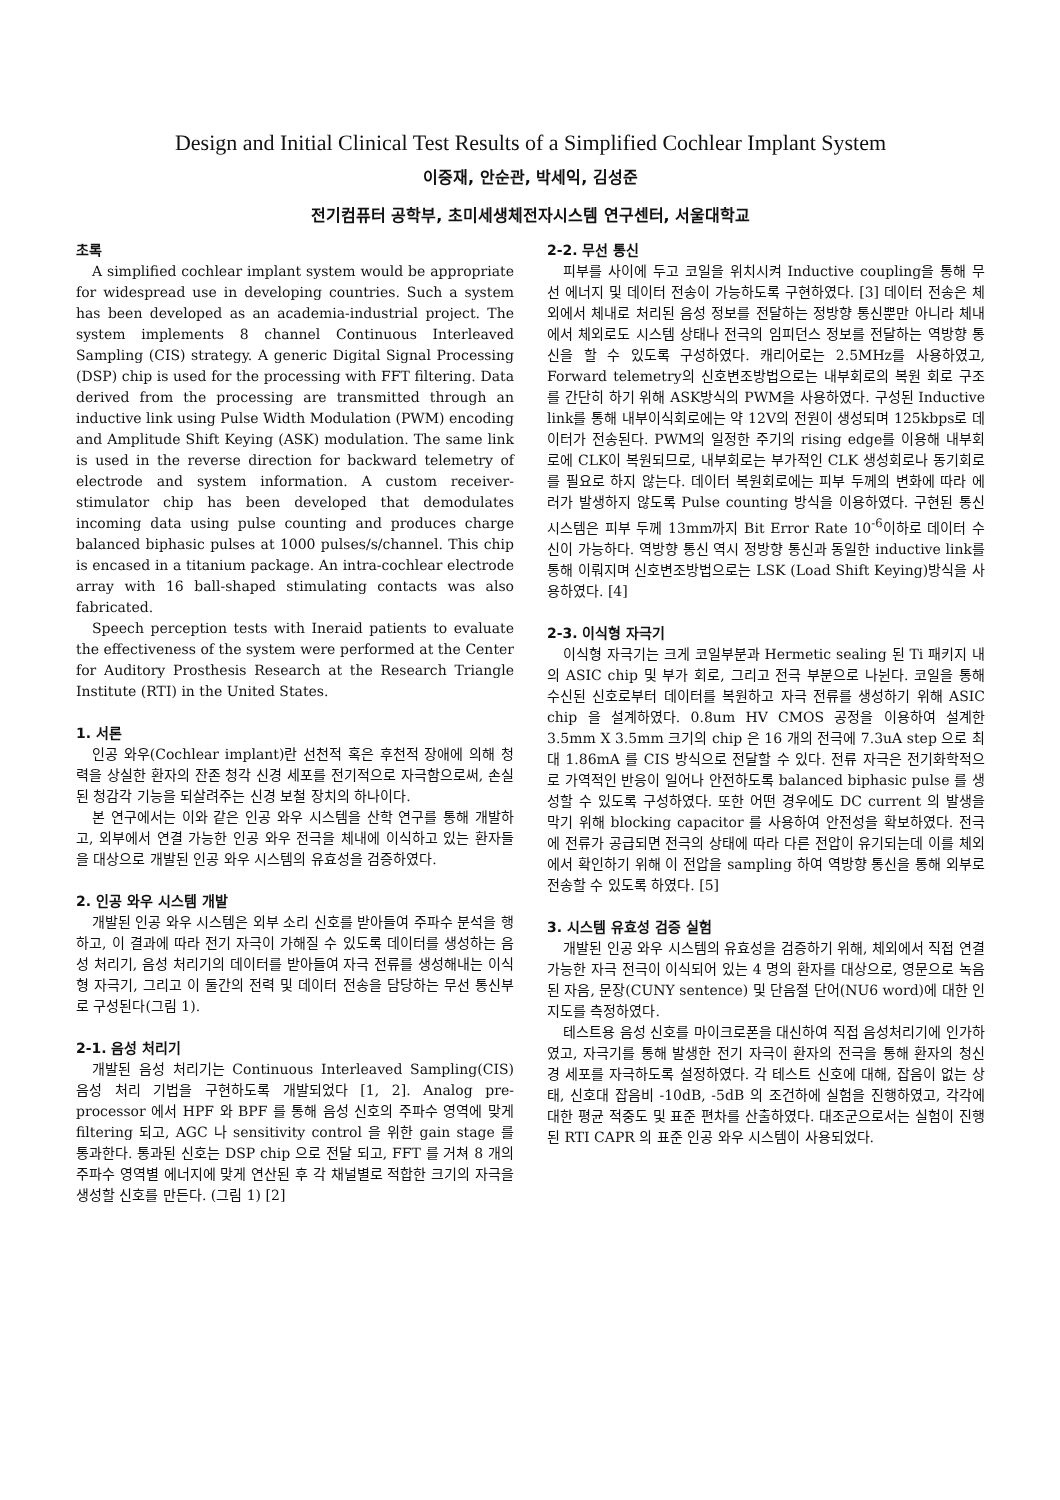Design and Initial Clinical Test Results of a Simplified Cochlear Implant System
이중재, 안순관, 박세익, 김성준
전기컴퓨터 공학부, 초미세생체전자시스템 연구센터, 서울대학교
초록
A simplified cochlear implant system would be appropriate for widespread use in developing countries. Such a system has been developed as an academia-industrial project. The system implements 8 channel Continuous Interleaved Sampling (CIS) strategy. A generic Digital Signal Processing (DSP) chip is used for the processing with FFT filtering. Data derived from the processing are transmitted through an inductive link using Pulse Width Modulation (PWM) encoding and Amplitude Shift Keying (ASK) modulation. The same link is used in the reverse direction for backward telemetry of electrode and system information. A custom receiver-stimulator chip has been developed that demodulates incoming data using pulse counting and produces charge balanced biphasic pulses at 1000 pulses/s/channel. This chip is encased in a titanium package. An intra-cochlear electrode array with 16 ball-shaped stimulating contacts was also fabricated.
Speech perception tests with Ineraid patients to evaluate the effectiveness of the system were performed at the Center for Auditory Prosthesis Research at the Research Triangle Institute (RTI) in the United States.
1. 서론
인공 와우(Cochlear implant)란 선천적 혹은 후천적 장애에 의해 청력을 상실한 환자의 잔존 청각 신경 세포를 전기적으로 자극함으로써, 손실된 청감각 기능을 되살려주는 신경 보철 장치의 하나이다.
본 연구에서는 이와 같은 인공 와우 시스템을 산학 연구를 통해 개발하고, 외부에서 연결 가능한 인공 와우 전극을 체내에 이식하고 있는 환자들을 대상으로 개발된 인공 와우 시스템의 유효성을 검증하였다.
2. 인공 와우 시스템 개발
개발된 인공 와우 시스템은 외부 소리 신호를 받아들여 주파수 분석을 행하고, 이 결과에 따라 전기 자극이 가해질 수 있도록 데이터를 생성하는 음성 처리기, 음성 처리기의 데이터를 받아들여 자극 전류를 생성해내는 이식형 자극기, 그리고 이 둘간의 전력 및 데이터 전송을 담당하는 무선 통신부로 구성된다(그림 1).
2-1. 음성 처리기
개발된 음성 처리기는 Continuous Interleaved Sampling(CIS) 음성 처리 기법을 구현하도록 개발되었다 [1, 2]. Analog pre-processor 에서 HPF 와 BPF 를 통해 음성 신호의 주파수 영역에 맞게 filtering 되고, AGC 나 sensitivity control 을 위한 gain stage 를 통과한다. 통과된 신호는 DSP chip 으로 전달 되고, FFT 를 거쳐 8 개의 주파수 영역별 에너지에 맞게 연산된 후 각 채널별로 적합한 크기의 자극을 생성할 신호를 만든다. (그림 1) [2]
2-2. 무선 통신
피부를 사이에 두고 코일을 위치시켜 Inductive coupling을 통해 무선 에너지 및 데이터 전송이 가능하도록 구현하였다. [3] 데이터 전송은 체외에서 체내로 처리된 음성 정보를 전달하는 정방향 통신뿐만 아니라 체내에서 체외로도 시스템 상태나 전극의 임피던스 정보를 전달하는 역방향 통신을 할 수 있도록 구성하였다. 캐리어로는 2.5MHz를 사용하였고, Forward telemetry의 신호변조방법으로는 내부회로의 복원 회로 구조를 간단히 하기 위해 ASK방식의 PWM을 사용하였다. 구성된 Inductive link를 통해 내부이식회로에는 약 12V의 전원이 생성되며 125kbps로 데이터가 전송된다. PWM의 일정한 주기의 rising edge를 이용해 내부회로에 CLK이 복원되므로, 내부회로는 부가적인 CLK 생성회로나 동기회로를 필요로 하지 않는다. 데이터 복원회로에는 피부 두께의 변화에 따라 에러가 발생하지 않도록 Pulse counting 방식을 이용하였다. 구현된 통신 시스템은 피부 두께 13mm까지 Bit Error Rate 10<sup>-6</sup>이하로 데이터 수신이 가능하다. 역방향 통신 역시 정방향 통신과 동일한 inductive link를 통해 이뤄지며 신호변조방법으로는 LSK (Load Shift Keying)방식을 사용하였다. [4]
2-3. 이식형 자극기
이식형 자극기는 크게 코일부분과 Hermetic sealing 된 Ti 패키지 내의 ASIC chip 및 부가 회로, 그리고 전극 부분으로 나뉜다. 코일을 통해 수신된 신호로부터 데이터를 복원하고 자극 전류를 생성하기 위해 ASIC chip 을 설계하였다. 0.8um HV CMOS 공정을 이용하여 설계한 3.5mm X 3.5mm 크기의 chip 은 16 개의 전극에 7.3uA step 으로 최대 1.86mA 를 CIS 방식으로 전달할 수 있다. 전류 자극은 전기화학적으로 가역적인 반응이 일어나 안전하도록 balanced biphasic pulse 를 생성할 수 있도록 구성하였다. 또한 어떤 경우에도 DC current 의 발생을 막기 위해 blocking capacitor 를 사용하여 안전성을 확보하였다. 전극에 전류가 공급되면 전극의 상태에 따라 다른 전압이 유기되는데 이를 체외에서 확인하기 위해 이 전압을 sampling 하여 역방향 통신을 통해 외부로 전송할 수 있도록 하였다. [5]
3. 시스템 유효성 검증 실험
개발된 인공 와우 시스템의 유효성을 검증하기 위해, 체외에서 직접 연결 가능한 자극 전극이 이식되어 있는 4 명의 환자를 대상으로, 영문으로 녹음된 자음, 문장(CUNY sentence) 및 단음절 단어(NU6 word)에 대한 인지도를 측정하였다.
테스트용 음성 신호를 마이크로폰을 대신하여 직접 음성처리기에 인가하였고, 자극기를 통해 발생한 전기 자극이 환자의 전극을 통해 환자의 청신경 세포를 자극하도록 설정하였다. 각 테스트 신호에 대해, 잡음이 없는 상태, 신호대 잡음비 -10dB, -5dB 의 조건하에 실험을 진행하였고, 각각에 대한 평균 적중도 및 표준 편차를 산출하였다. 대조군으로서는 실험이 진행된 RTI CAPR 의 표준 인공 와우 시스템이 사용되었다.